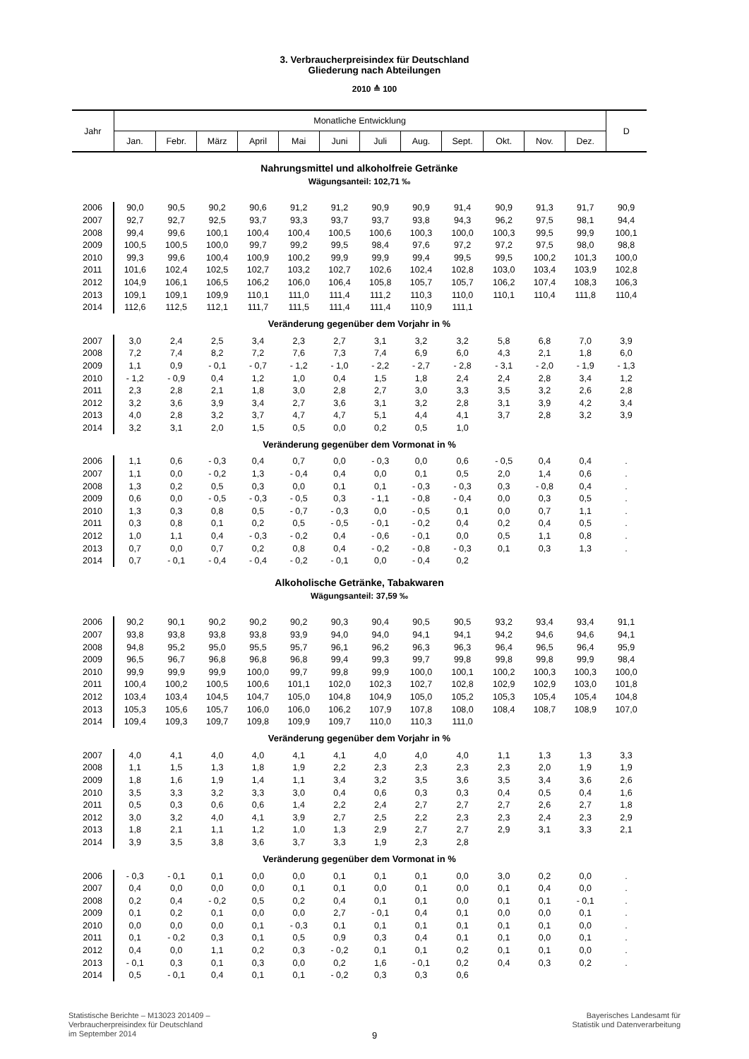3. Verbraucherpreisindex für Deutschland
Gliederung nach Abteilungen
2010 ≙ 100
| Jahr | Monatliche Entwicklung | | | | | | | | | | | | D |
| --- | --- | --- | --- | --- | --- | --- | --- | --- | --- | --- | --- | --- | --- |
| | Jan. | Febr. | März | April | Mai | Juni | Juli | Aug. | Sept. | Okt. | Nov. | Dez. | |
| Nahrungsmittel und alkoholfreie Getränke | | | | | | | | | | | | | |
| Wägungsanteil: 102,71 ‰ | | | | | | | | | | | | | |
| 2006 | 90,0 | 90,5 | 90,2 | 90,6 | 91,2 | 91,2 | 90,9 | 90,9 | 91,4 | 90,9 | 91,3 | 91,7 | 90,9 |
| 2007 | 92,7 | 92,7 | 92,5 | 93,7 | 93,3 | 93,7 | 93,7 | 93,8 | 94,3 | 96,2 | 97,5 | 98,1 | 94,4 |
| 2008 | 99,4 | 99,6 | 100,1 | 100,4 | 100,4 | 100,5 | 100,6 | 100,3 | 100,0 | 100,3 | 99,5 | 99,9 | 100,1 |
| 2009 | 100,5 | 100,5 | 100,0 | 99,7 | 99,2 | 99,5 | 98,4 | 97,6 | 97,2 | 97,2 | 97,5 | 98,0 | 98,8 |
| 2010 | 99,3 | 99,6 | 100,4 | 100,9 | 100,2 | 99,9 | 99,9 | 99,4 | 99,5 | 99,5 | 100,2 | 101,3 | 100,0 |
| 2011 | 101,6 | 102,4 | 102,5 | 102,7 | 103,2 | 102,7 | 102,6 | 102,4 | 102,8 | 103,0 | 103,4 | 103,9 | 102,8 |
| 2012 | 104,9 | 106,1 | 106,5 | 106,2 | 106,0 | 106,4 | 105,8 | 105,7 | 105,7 | 106,2 | 107,4 | 108,3 | 106,3 |
| 2013 | 109,1 | 109,1 | 109,9 | 110,1 | 111,0 | 111,4 | 111,2 | 110,3 | 110,0 | 110,1 | 110,4 | 111,8 | 110,4 |
| 2014 | 112,6 | 112,5 | 112,1 | 111,7 | 111,5 | 111,4 | 111,4 | 110,9 | 111,1 | | | | |
| Veränderung gegenüber dem Vorjahr in % | | | | | | | | | | | | | |
| 2007 | 3,0 | 2,4 | 2,5 | 3,4 | 2,3 | 2,7 | 3,1 | 3,2 | 3,2 | 5,8 | 6,8 | 7,0 | 3,9 |
| 2008 | 7,2 | 7,4 | 8,2 | 7,2 | 7,6 | 7,3 | 7,4 | 6,9 | 6,0 | 4,3 | 2,1 | 1,8 | 6,0 |
| 2009 | 1,1 | 0,9 | - 0,1 | - 0,7 | - 1,2 | - 1,0 | - 2,2 | - 2,7 | - 2,8 | - 3,1 | - 2,0 | - 1,9 | - 1,3 |
| 2010 | - 1,2 | - 0,9 | 0,4 | 1,2 | 1,0 | 0,4 | 1,5 | 1,8 | 2,4 | 2,4 | 2,8 | 3,4 | 1,2 |
| 2011 | 2,3 | 2,8 | 2,1 | 1,8 | 3,0 | 2,8 | 2,7 | 3,0 | 3,3 | 3,5 | 3,2 | 2,6 | 2,8 |
| 2012 | 3,2 | 3,6 | 3,9 | 3,4 | 2,7 | 3,6 | 3,1 | 3,2 | 2,8 | 3,1 | 3,9 | 4,2 | 3,4 |
| 2013 | 4,0 | 2,8 | 3,2 | 3,7 | 4,7 | 4,7 | 5,1 | 4,4 | 4,1 | 3,7 | 2,8 | 3,2 | 3,9 |
| 2014 | 3,2 | 3,1 | 2,0 | 1,5 | 0,5 | 0,0 | 0,2 | 0,5 | 1,0 | | | | |
| Veränderung gegenüber dem Vormonat in % | | | | | | | | | | | | | |
| 2006 | 1,1 | 0,6 | - 0,3 | 0,4 | 0,7 | 0,0 | - 0,3 | 0,0 | 0,6 | - 0,5 | 0,4 | 0,4 | . |
| 2007 | 1,1 | 0,0 | - 0,2 | 1,3 | - 0,4 | 0,4 | 0,0 | 0,1 | 0,5 | 2,0 | 1,4 | 0,6 | . |
| 2008 | 1,3 | 0,2 | 0,5 | 0,3 | 0,0 | 0,1 | 0,1 | - 0,3 | - 0,3 | 0,3 | - 0,8 | 0,4 | . |
| 2009 | 0,6 | 0,0 | - 0,5 | - 0,3 | - 0,5 | 0,3 | - 1,1 | - 0,8 | - 0,4 | 0,0 | 0,3 | 0,5 | . |
| 2010 | 1,3 | 0,3 | 0,8 | 0,5 | - 0,7 | - 0,3 | 0,0 | - 0,5 | 0,1 | 0,0 | 0,7 | 1,1 | . |
| 2011 | 0,3 | 0,8 | 0,1 | 0,2 | 0,5 | - 0,5 | - 0,1 | - 0,2 | 0,4 | 0,2 | 0,4 | 0,5 | . |
| 2012 | 1,0 | 1,1 | 0,4 | - 0,3 | - 0,2 | 0,4 | - 0,6 | - 0,1 | 0,0 | 0,5 | 1,1 | 0,8 | . |
| 2013 | 0,7 | 0,0 | 0,7 | 0,2 | 0,8 | 0,4 | - 0,2 | - 0,8 | - 0,3 | 0,1 | 0,3 | 1,3 | . |
| 2014 | 0,7 | - 0,1 | - 0,4 | - 0,4 | - 0,2 | - 0,1 | 0,0 | - 0,4 | 0,2 | | | | |
| Alkoholische Getränke, Tabakwaren | | | | | | | | | | | | | |
| Wägungsanteil: 37,59 ‰ | | | | | | | | | | | | | |
| 2006 | 90,2 | 90,1 | 90,2 | 90,2 | 90,2 | 90,3 | 90,4 | 90,5 | 90,5 | 93,2 | 93,4 | 93,4 | 91,1 |
| 2007 | 93,8 | 93,8 | 93,8 | 93,8 | 93,9 | 94,0 | 94,0 | 94,1 | 94,1 | 94,2 | 94,6 | 94,6 | 94,1 |
| 2008 | 94,8 | 95,2 | 95,0 | 95,5 | 95,7 | 96,1 | 96,2 | 96,3 | 96,3 | 96,4 | 96,5 | 96,4 | 95,9 |
| 2009 | 96,5 | 96,7 | 96,8 | 96,8 | 96,8 | 99,4 | 99,3 | 99,7 | 99,8 | 99,8 | 99,8 | 99,9 | 98,4 |
| 2010 | 99,9 | 99,9 | 99,9 | 100,0 | 99,7 | 99,8 | 99,9 | 100,0 | 100,1 | 100,2 | 100,3 | 100,3 | 100,0 |
| 2011 | 100,4 | 100,2 | 100,5 | 100,6 | 101,1 | 102,0 | 102,3 | 102,7 | 102,8 | 102,9 | 102,9 | 103,0 | 101,8 |
| 2012 | 103,4 | 103,4 | 104,5 | 104,7 | 105,0 | 104,8 | 104,9 | 105,0 | 105,2 | 105,3 | 105,4 | 105,4 | 104,8 |
| 2013 | 105,3 | 105,6 | 105,7 | 106,0 | 106,0 | 106,2 | 107,9 | 107,8 | 108,0 | 108,4 | 108,7 | 108,9 | 107,0 |
| 2014 | 109,4 | 109,3 | 109,7 | 109,8 | 109,9 | 109,7 | 110,0 | 110,3 | 111,0 | | | | |
| Veränderung gegenüber dem Vorjahr in % | | | | | | | | | | | | | |
| 2007 | 4,0 | 4,1 | 4,0 | 4,0 | 4,1 | 4,1 | 4,0 | 4,0 | 4,0 | 1,1 | 1,3 | 1,3 | 3,3 |
| 2008 | 1,1 | 1,5 | 1,3 | 1,8 | 1,9 | 2,2 | 2,3 | 2,3 | 2,3 | 2,3 | 2,0 | 1,9 | 1,9 |
| 2009 | 1,8 | 1,6 | 1,9 | 1,4 | 1,1 | 3,4 | 3,2 | 3,5 | 3,6 | 3,5 | 3,4 | 3,6 | 2,6 |
| 2010 | 3,5 | 3,3 | 3,2 | 3,3 | 3,0 | 0,4 | 0,6 | 0,3 | 0,3 | 0,4 | 0,5 | 0,4 | 1,6 |
| 2011 | 0,5 | 0,3 | 0,6 | 0,6 | 1,4 | 2,2 | 2,4 | 2,7 | 2,7 | 2,7 | 2,6 | 2,7 | 1,8 |
| 2012 | 3,0 | 3,2 | 4,0 | 4,1 | 3,9 | 2,7 | 2,5 | 2,2 | 2,3 | 2,3 | 2,4 | 2,3 | 2,9 |
| 2013 | 1,8 | 2,1 | 1,1 | 1,2 | 1,0 | 1,3 | 2,9 | 2,7 | 2,7 | 2,9 | 3,1 | 3,3 | 2,1 |
| 2014 | 3,9 | 3,5 | 3,8 | 3,6 | 3,7 | 3,3 | 1,9 | 2,3 | 2,8 | | | | |
| Veränderung gegenüber dem Vormonat in % | | | | | | | | | | | | | |
| 2006 | - 0,3 | - 0,1 | 0,1 | 0,0 | 0,0 | 0,1 | 0,1 | 0,1 | 0,0 | 3,0 | 0,2 | 0,0 | . |
| 2007 | 0,4 | 0,0 | 0,0 | 0,0 | 0,1 | 0,1 | 0,0 | 0,1 | 0,0 | 0,1 | 0,4 | 0,0 | . |
| 2008 | 0,2 | 0,4 | - 0,2 | 0,5 | 0,2 | 0,4 | 0,1 | 0,1 | 0,0 | 0,1 | 0,1 | - 0,1 | . |
| 2009 | 0,1 | 0,2 | 0,1 | 0,0 | 0,0 | 2,7 | - 0,1 | 0,4 | 0,1 | 0,0 | 0,0 | 0,1 | . |
| 2010 | 0,0 | 0,0 | 0,0 | 0,1 | - 0,3 | 0,1 | 0,1 | 0,1 | 0,1 | 0,1 | 0,1 | 0,0 | . |
| 2011 | 0,1 | - 0,2 | 0,3 | 0,1 | 0,5 | 0,9 | 0,3 | 0,4 | 0,1 | 0,1 | 0,0 | 0,1 | . |
| 2012 | 0,4 | 0,0 | 1,1 | 0,2 | 0,3 | - 0,2 | 0,1 | 0,1 | 0,2 | 0,1 | 0,1 | 0,0 | . |
| 2013 | - 0,1 | 0,3 | 0,1 | 0,3 | 0,0 | 0,2 | 1,6 | - 0,1 | 0,2 | 0,4 | 0,3 | 0,2 | . |
| 2014 | 0,5 | - 0,1 | 0,4 | 0,1 | 0,1 | - 0,2 | 0,3 | 0,3 | 0,6 | | | | |
Statistische Berichte – M13023 201409 –
Verbraucherpreisindex für Deutschland
im September 2014
9
Bayerisches Landesamt für
Statistik und Datenverarbeitung